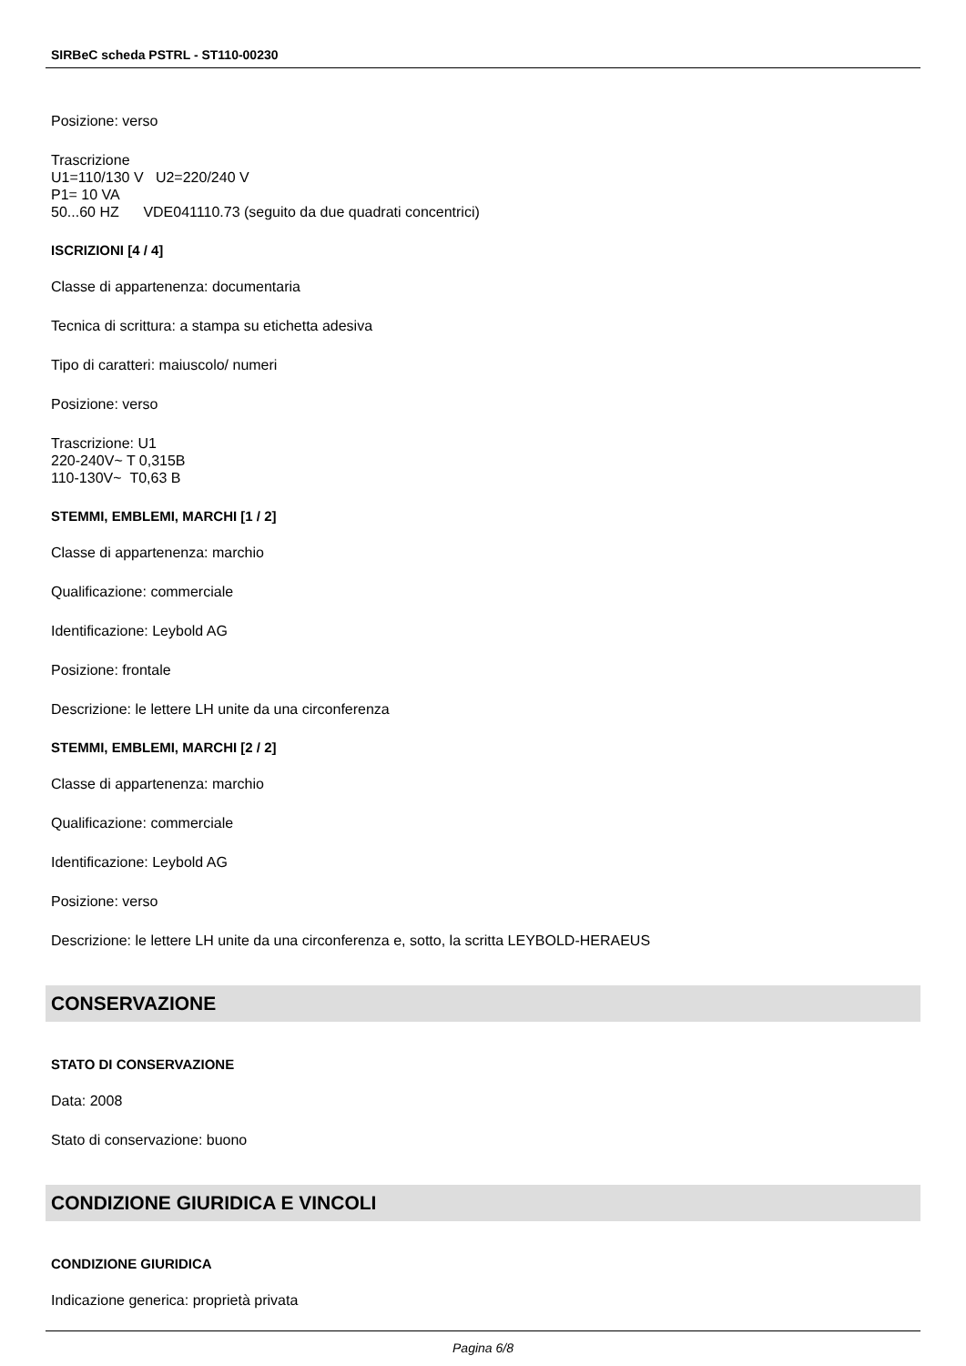SIRBeC scheda PSTRL - ST110-00230
Posizione: verso
Trascrizione
U1=110/130 V U2=220/240 V
P1= 10 VA
50...60 HZ VDE041110.73 (seguito da due quadrati concentrici)
ISCRIZIONI [4 / 4]
Classe di appartenenza: documentaria
Tecnica di scrittura: a stampa su etichetta adesiva
Tipo di caratteri: maiuscolo/ numeri
Posizione: verso
Trascrizione: U1
220-240V~ T 0,315B
110-130V~ T0,63 B
STEMMI, EMBLEMI, MARCHI [1 / 2]
Classe di appartenenza: marchio
Qualificazione: commerciale
Identificazione: Leybold AG
Posizione: frontale
Descrizione: le lettere LH unite da una circonferenza
STEMMI, EMBLEMI, MARCHI [2 / 2]
Classe di appartenenza: marchio
Qualificazione: commerciale
Identificazione: Leybold AG
Posizione: verso
Descrizione: le lettere LH unite da una circonferenza e, sotto, la scritta LEYBOLD-HERAEUS
CONSERVAZIONE
STATO DI CONSERVAZIONE
Data: 2008
Stato di conservazione: buono
CONDIZIONE GIURIDICA E VINCOLI
CONDIZIONE GIURIDICA
Indicazione generica: proprietà privata
Pagina 6/8